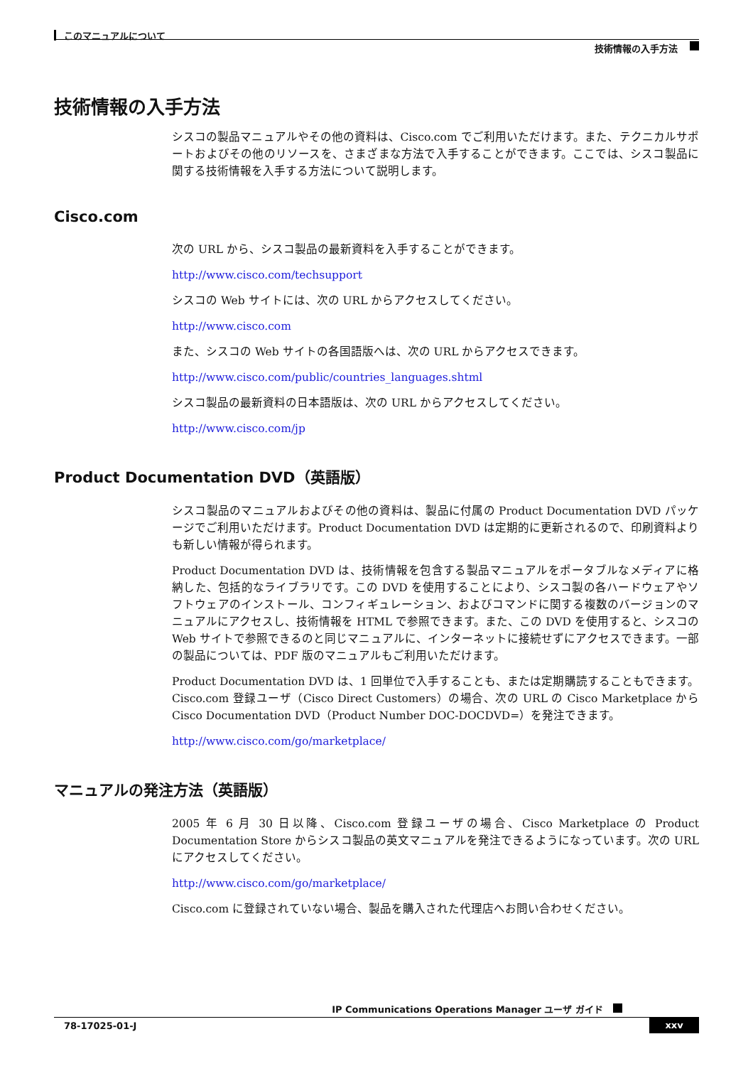このマニュアルについて
技術情報の入手方法
技術情報の入手方法
シスコの製品マニュアルやその他の資料は、Cisco.com でご利用いただけます。また、テクニカルサポートおよびその他のリソースを、さまざまな方法で入手することができます。ここでは、シスコ製品に関する技術情報を入手する方法について説明します。
Cisco.com
次の URL から、シスコ製品の最新資料を入手することができます。
http://www.cisco.com/techsupport
シスコの Web サイトには、次の URL からアクセスしてください。
http://www.cisco.com
また、シスコの Web サイトの各国語版へは、次の URL からアクセスできます。
http://www.cisco.com/public/countries_languages.shtml
シスコ製品の最新資料の日本語版は、次の URL からアクセスしてください。
http://www.cisco.com/jp
Product Documentation DVD（英語版）
シスコ製品のマニュアルおよびその他の資料は、製品に付属の Product Documentation DVD パッケージでご利用いただけます。Product Documentation DVD は定期的に更新されるので、印刷資料よりも新しい情報が得られます。
Product Documentation DVD は、技術情報を包含する製品マニュアルをポータブルなメディアに格納した、包括的なライブラリです。この DVD を使用することにより、シスコ製の各ハードウェアやソフトウェアのインストール、コンフィギュレーション、およびコマンドに関する複数のバージョンのマニュアルにアクセスし、技術情報を HTML で参照できます。また、この DVD を使用すると、シスコの Web サイトで参照できるのと同じマニュアルに、インターネットに接続せずにアクセスできます。一部の製品については、PDF 版のマニュアルもご利用いただけます。
Product Documentation DVD は、1 回単位で入手することも、または定期購読することもできます。Cisco.com 登録ユーザ（Cisco Direct Customers）の場合、次の URL の Cisco Marketplace から Cisco Documentation DVD（Product Number DOC-DOCDVD=）を発注できます。
http://www.cisco.com/go/marketplace/
マニュアルの発注方法（英語版）
2005 年 6 月 30 日以降、Cisco.com 登録ユーザの場合、Cisco Marketplace の Product Documentation Store からシスコ製品の英文マニュアルを発注できるようになっています。次の URL にアクセスしてください。
http://www.cisco.com/go/marketplace/
Cisco.com に登録されていない場合、製品を購入された代理店へお問い合わせください。
IP Communications Operations Manager ユーザ ガイド
78-17025-01-J xxv